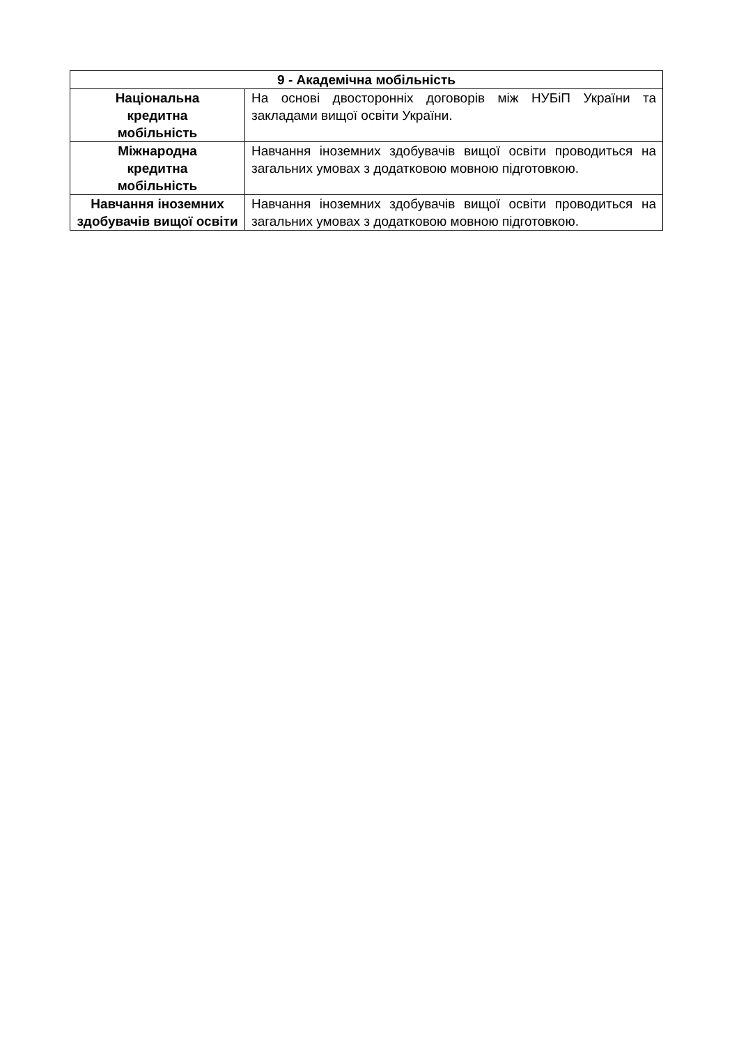| 9 - Академічна мобільність | |
| --- | --- |
| Національна кредитна мобільність | На основі двосторонніх договорів між НУБіП України та закладами вищої освіти України. |
| Міжнародна кредитна мобільність | Навчання іноземних здобувачів вищої освіти проводиться на загальних умовах з додатковою мовною підготовкою. |
| Навчання іноземних здобувачів вищої освіти | Навчання іноземних здобувачів вищої освіти проводиться на загальних умовах з додатковою мовною підготовкою. |